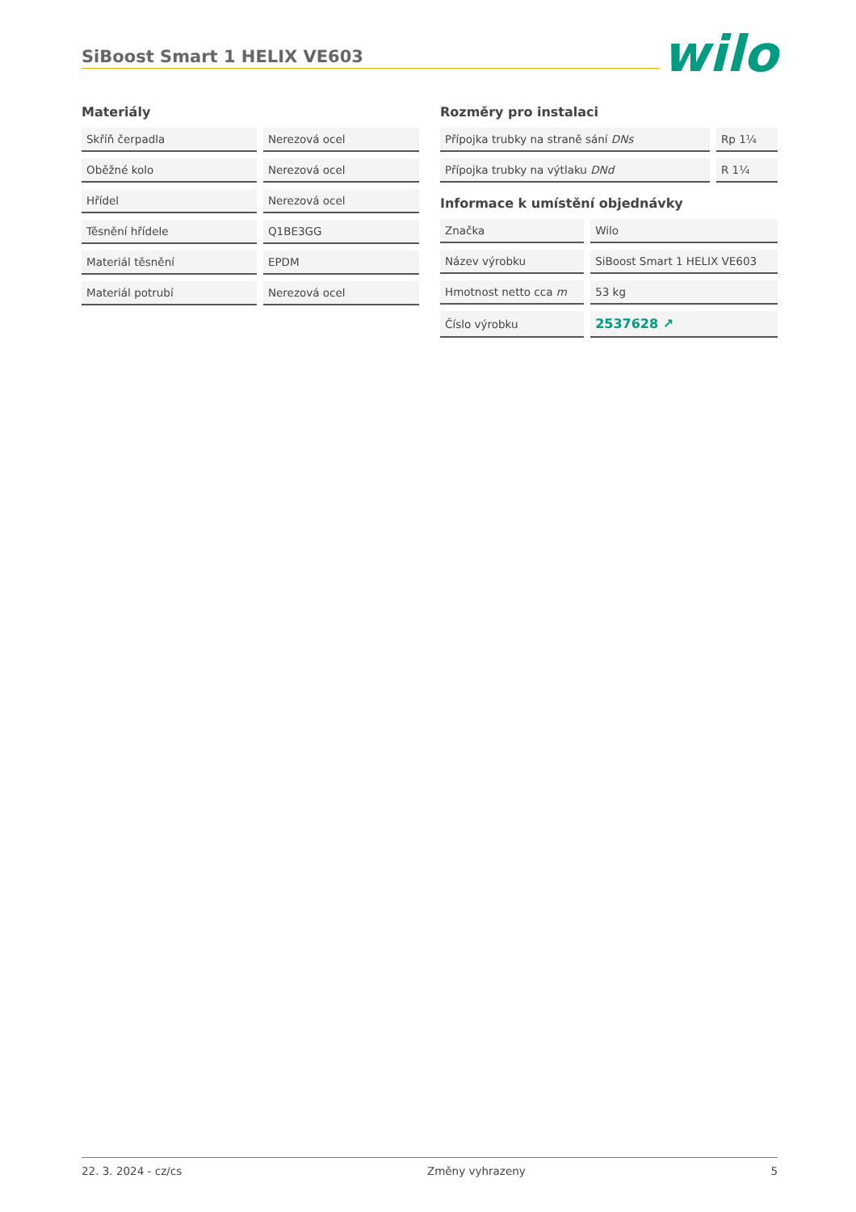SiBoost Smart 1 HELIX VE603
wilo
Materiály
| Skříň čerpadla | Nerezová ocel |
| Oběžné kolo | Nerezová ocel |
| Hřídel | Nerezová ocel |
| Těsnění hřídele | Q1BE3GG |
| Materiál těsnění | EPDM |
| Materiál potrubí | Nerezová ocel |
Rozměry pro instalaci
| Přípojka trubky na straně sání DNs | Rp 1¼ |
| Přípojka trubky na výtlaku DNd | R 1¼ |
Informace k umístění objednávky
| Značka | Wilo |
| Název výrobku | SiBoost Smart 1 HELIX VE603 |
| Hmotnost netto cca m | 53 kg |
| Číslo výrobku | 2537628 ↗ |
22. 3. 2024 - cz/cs Změny vyhrazeny 5